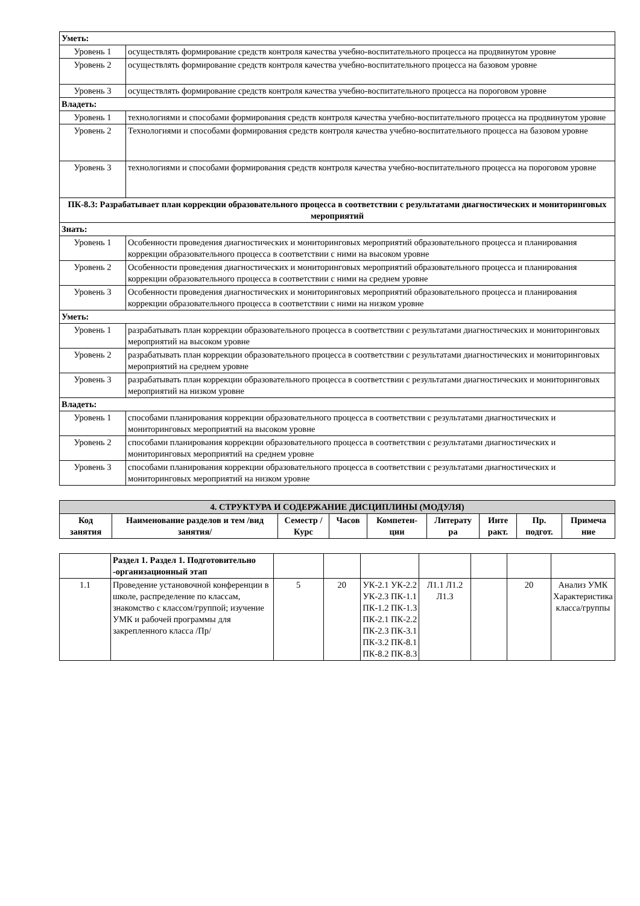| Уметь: | |
| Уровень 1 | осуществлять формирование средств контроля качества учебно-воспитательного процесса на продвинутом уровне |
| Уровень 2 | осуществлять формирование средств контроля качества учебно-воспитательного процесса на базовом уровне |
| Уровень 3 | осуществлять формирование средств контроля качества учебно-воспитательного процесса на пороговом уровне |
| Владеть: | |
| Уровень 1 | технологиями и способами формирования средств контроля качества учебно-воспитательного процесса на продвинутом уровне |
| Уровень 2 | Технологиями и способами формирования средств контроля качества учебно-воспитательного процесса на базовом уровне |
| Уровень 3 | технологиями и способами формирования средств контроля качества учебно-воспитательного процесса на пороговом уровне |
| ПК-8.3: Разрабатывает план коррекции образовательного процесса в соответствии с результатами диагностических и мониторинговых мероприятий | |
| Знать: | |
| Уровень 1 | Особенности проведения диагностических и мониторинговых мероприятий образовательного процесса и планирования коррекции образовательного процесса в соответствии с ними на высоком уровне |
| Уровень 2 | Особенности проведения диагностических и мониторинговых мероприятий образовательного процесса и планирования коррекции образовательного процесса в соответствии с ними на среднем уровне |
| Уровень 3 | Особенности проведения диагностических и мониторинговых мероприятий образовательного процесса и планирования коррекции образовательного процесса в соответствии с ними на низком уровне |
| Уметь: | |
| Уровень 1 | разрабатывать план коррекции образовательного процесса в соответствии с результатами диагностических и мониторинговых мероприятий на высоком уровне |
| Уровень 2 | разрабатывать план коррекции образовательного процесса в соответствии с результатами диагностических и мониторинговых мероприятий на среднем уровне |
| Уровень 3 | разрабатывать план коррекции образовательного процесса в соответствии с результатами диагностических и мониторинговых мероприятий на низком уровне |
| Владеть: | |
| Уровень 1 | способами планирования коррекции образовательного процесса в соответствии с результатами диагностических и мониторинговых мероприятий на высоком уровне |
| Уровень 2 | способами планирования коррекции образовательного процесса в соответствии с результатами диагностических и мониторинговых мероприятий на среднем уровне |
| Уровень 3 | способами планирования коррекции образовательного процесса в соответствии с результатами диагностических и мониторинговых мероприятий на низком уровне |
| 4. СТРУКТУРА И СОДЕРЖАНИЕ ДИСЦИПЛИНЫ (МОДУЛЯ) | | | | | | | | |
| Код занятия | Наименование разделов и тем /вид занятия/ | Семестр / Курс | Часов | Компетен-ции | Литерату ра | Инте ракт. | Пр. подгот. | Примеча ние |
| | Раздел 1. Раздел 1. Подготовительно -организационный этап | | | | | | | |
| 1.1 | Проведение установочной конференции в школе, распределение по классам, знакомство с классом/группой; изучение УМК и рабочей программы для закрепленного класса /Пр/ | 5 | 20 | УК-2.1 УК-2.2 УК-2.3 ПК-1.1 ПК-1.2 ПК-1.3 ПК-2.1 ПК-2.2 ПК-2.3 ПК-3.1 ПК-3.2 ПК-8.1 ПК-8.2 ПК-8.3 | Л1.1 Л1.2 Л1.3 | | 20 | Анализ УМК Характеристика класса/группы |